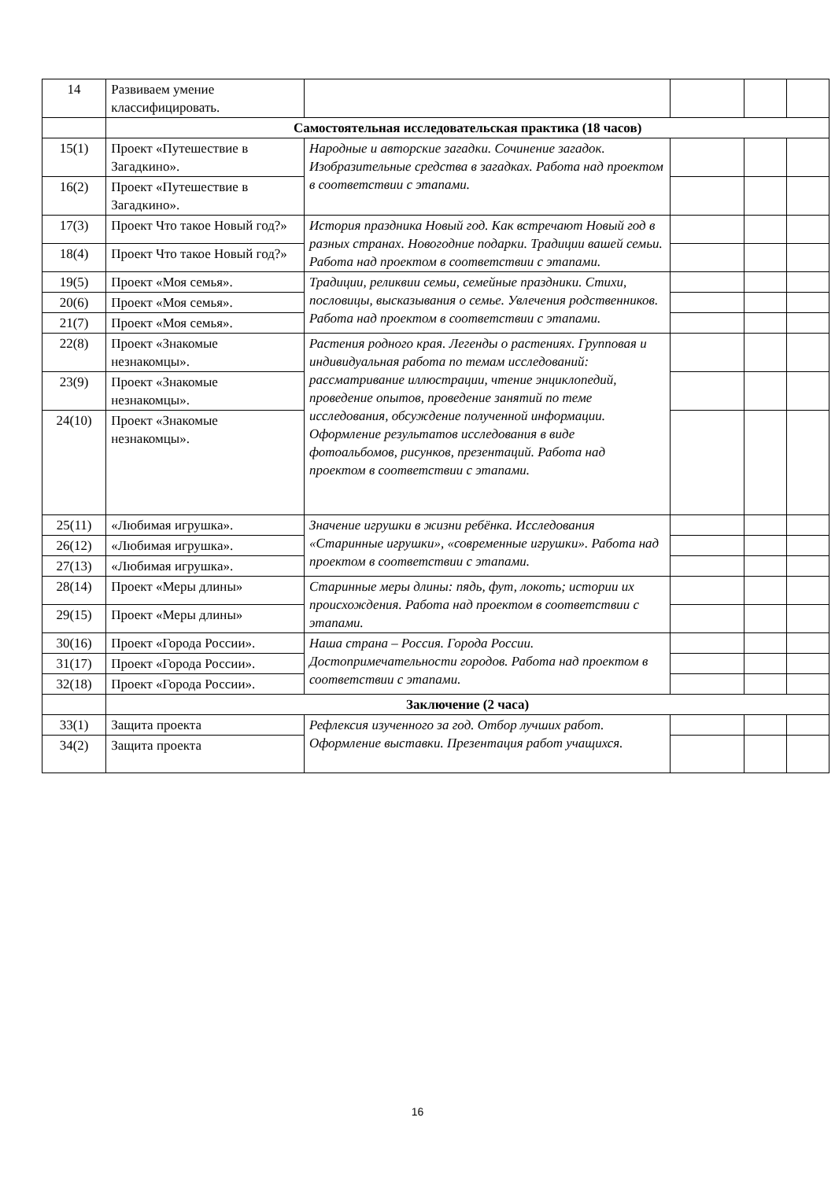| 14 | Развиваем умение классифицировать. | | | | |
| | Самостоятельная исследовательская практика (18 часов) | | | | |
| 15(1) | Проект «Путешествие в Загадкино». | Народные и авторские загадки. Сочинение загадок. Изобразительные средства в загадках. Работа над проектом в соответствии с этапами. | | | |
| 16(2) | Проект «Путешествие в Загадкино». | | | | |
| 17(3) | Проект Что такое Новый год?» | История праздника Новый год. Как встречают Новый год в разных странах. Новогодние подарки. Традиции вашей семьи. Работа над проектом в соответствии с этапами. | | | |
| 18(4) | Проект Что такое Новый год?» | | | | |
| 19(5) | Проект «Моя семья». | Традиции, реликвии семьи, семейные праздники. Стихи, пословицы, высказывания о семье. Увлечения родственников. Работа над проектом в соответствии с этапами. | | | |
| 20(6) | Проект «Моя семья». | | | | |
| 21(7) | Проект «Моя семья». | | | | |
| 22(8) | Проект «Знакомые незнакомцы». | Растения родного края. Легенды о растениях. Групповая и индивидуальная работа по темам исследований: рассматривание иллюстрации, чтение энциклопедий, проведение опытов, проведение занятий по теме исследования, обсуждение полученной информации. Оформление результатов исследования в виде фотоальбомов, рисунков, презентаций. Работа над проектом в соответствии с этапами. | | | |
| 23(9) | Проект «Знакомые незнакомцы». | | | | |
| 24(10) | Проект «Знакомые незнакомцы». | | | | |
| 25(11) | «Любимая игрушка». | Значение игрушки в жизни ребёнка. Исследования «Старинные игрушки», «современные игрушки». Работа над проектом в соответствии с этапами. | | | |
| 26(12) | «Любимая игрушка». | | | | |
| 27(13) | «Любимая игрушка». | | | | |
| 28(14) | Проект «Меры длины» | Старинные меры длины: пядь, фут, локоть; истории их происхождения. Работа над проектом в соответствии с этапами. | | | |
| 29(15) | Проект «Меры длины» | | | | |
| 30(16) | Проект «Города России». | Наша страна – Россия. Города России. Достопримечательности городов. Работа над проектом в соответствии с этапами. | | | |
| 31(17) | Проект «Города России». | | | | |
| 32(18) | Проект «Города России». | | | | |
| | Заключение (2 часа) | | | | |
| 33(1) | Защита проекта | Рефлексия изученного за год. Отбор лучших работ. Оформление выставки. Презентация работ учащихся. | | | |
| 34(2) | Защита проекта | | | | |
16